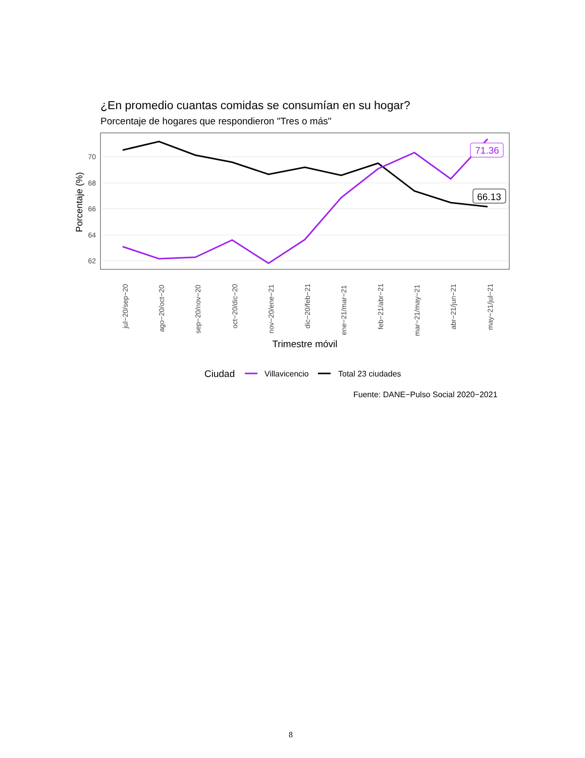¿En promedio cuantas comidas se consumían en su hogar?
Porcentaje de hogares que respondieron "Tres o más"
70
68
66
64
62
Porcentaje (%)
71.36
66.13
jul−20/sep−20
ago−20/oct−20
sep−20/nov−20
oct−20/dic−20
nov−20/ene−21
dic−20/feb−21
ene−21/mar−21
feb−21/abr−21
mar−21/may−21
abr−21/jun−21
may−21/jul−21
Trimestre móvil
Ciudad
Villavicencio
Total 23 ciudades
Fuente: DANE−Pulso Social 2020−2021
8